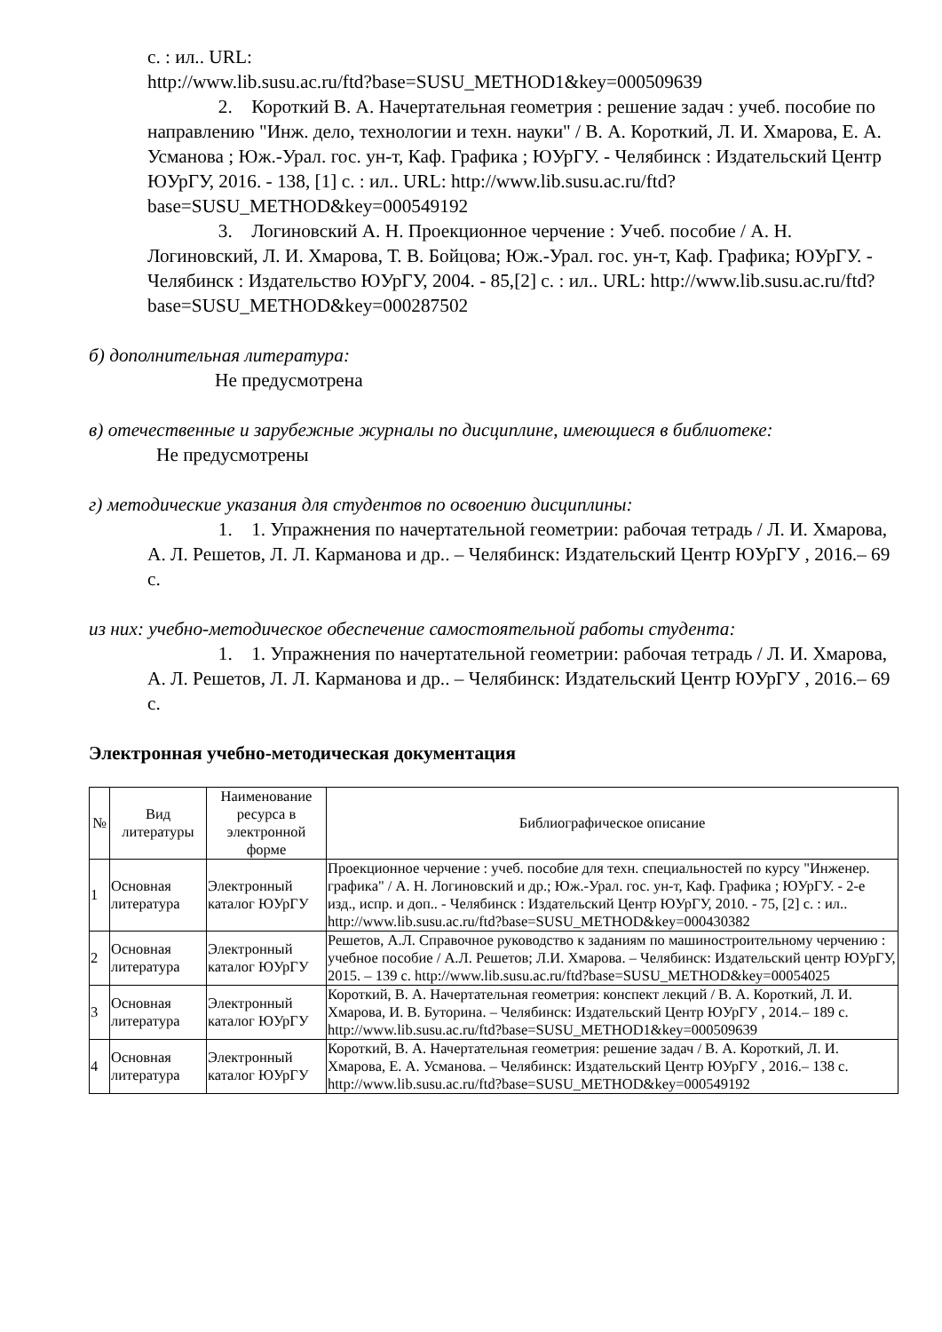с. : ил.. URL:
http://www.lib.susu.ac.ru/ftd?base=SUSU_METHOD1&key=000509639
2. Короткий В. А. Начертательная геометрия : решение задач : учеб. пособие по направлению "Инж. дело, технологии и техн. науки" / В. А. Короткий, Л. И. Хмарова, Е. А. Усманова ; Юж.-Урал. гос. ун-т, Каф. Графика ; ЮУрГУ. - Челябинск : Издательский Центр ЮУрГУ, 2016. - 138, [1] с. : ил.. URL: http://www.lib.susu.ac.ru/ftd?base=SUSU_METHOD&key=000549192
3. Логиновский А. Н. Проекционное черчение : Учеб. пособие / А. Н. Логиновский, Л. И. Хмарова, Т. В. Бойцова; Юж.-Урал. гос. ун-т, Каф. Графика; ЮУрГУ. - Челябинск : Издательство ЮУрГУ, 2004. - 85,[2] с. : ил.. URL: http://www.lib.susu.ac.ru/ftd?base=SUSU_METHOD&key=000287502
б) дополнительная литература:
Не предусмотрена
в) отечественные и зарубежные журналы по дисциплине, имеющиеся в библиотеке:
Не предусмотрены
г) методические указания для студентов по освоению дисциплины:
1. 1. Упражнения по начертательной геометрии: рабочая тетрадь / Л. И. Хмарова, А. Л. Решетов, Л. Л. Карманова и др.. – Челябинск: Издательский Центр ЮУрГУ , 2016.– 69 с.
из них: учебно-методическое обеспечение самостоятельной работы студента:
1. 1. Упражнения по начертательной геометрии: рабочая тетрадь / Л. И. Хмарова, А. Л. Решетов, Л. Л. Карманова и др.. – Челябинск: Издательский Центр ЮУрГУ , 2016.– 69 с.
Электронная учебно-методическая документация
| № | Вид литературы | Наименование ресурса в электронной форме | Библиографическое описание |
| --- | --- | --- | --- |
| 1 | Основная литература | Электронный каталог ЮУрГУ | Проекционное черчение : учеб. пособие для техн. специальностей по курсу "Инженер. графика" / А. Н. Логиновский и др.; Юж.-Урал. гос. ун-т, Каф. Графика ; ЮУрГУ. - 2-е изд., испр. и доп.. - Челябинск : Издательский Центр ЮУрГУ, 2010. - 75, [2] с. : ил.. http://www.lib.susu.ac.ru/ftd?base=SUSU_METHOD&key=000430382 |
| 2 | Основная литература | Электронный каталог ЮУрГУ | Решетов, А.Л. Справочное руководство к заданиям по машиностроительному черчению : учебное пособие / А.Л. Решетов; Л.И. Хмарова. – Челябинск: Издательский центр ЮУрГУ, 2015. – 139 с. http://www.lib.susu.ac.ru/ftd?base=SUSU_METHOD&key=00054025 |
| 3 | Основная литература | Электронный каталог ЮУрГУ | Короткий, В. А. Начертательная геометрия: конспект лекций / В. А. Короткий, Л. И. Хмарова, И. В. Буторина. – Челябинск: Издательский Центр ЮУрГУ , 2014.– 189 с. http://www.lib.susu.ac.ru/ftd?base=SUSU_METHOD1&key=000509639 |
| 4 | Основная литература | Электронный каталог ЮУрГУ | Короткий, В. А. Начертательная геометрия: решение задач / В. А. Короткий, Л. И. Хмарова, Е. А. Усманова. – Челябинск: Издательский Центр ЮУрГУ , 2016.– 138 с. http://www.lib.susu.ac.ru/ftd?base=SUSU_METHOD&key=000549192 |